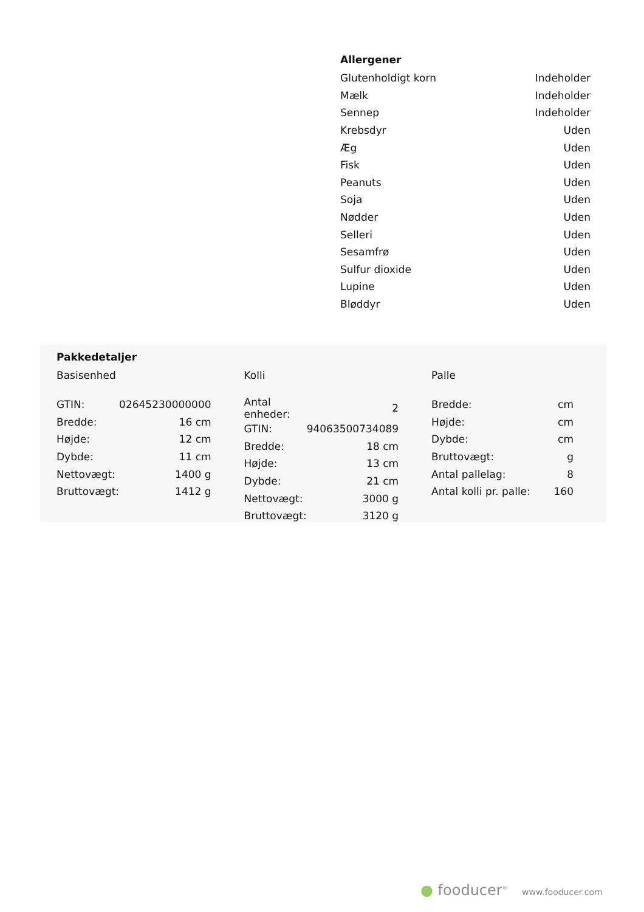Allergener
| Glutenholdigt korn | Indeholder |
| Mælk | Indeholder |
| Sennep | Indeholder |
| Krebsdyr | Uden |
| Æg | Uden |
| Fisk | Uden |
| Peanuts | Uden |
| Soja | Uden |
| Nødder | Uden |
| Selleri | Uden |
| Sesamfrø | Uden |
| Sulfur dioxide | Uden |
| Lupine | Uden |
| Bløddyr | Uden |
Pakkedetaljer
Basisenhed
| GTIN: | 02645230000000 |
| Bredde: | 16 cm |
| Højde: | 12 cm |
| Dybde: | 11 cm |
| Nettovægt: | 1400 g |
| Bruttovægt: | 1412 g |
Kolli
| Antal enheder: | 2 |
| GTIN: | 94063500734089 |
| Bredde: | 18 cm |
| Højde: | 13 cm |
| Dybde: | 21 cm |
| Nettovægt: | 3000 g |
| Bruttovægt: | 3120 g |
Palle
| Bredde: | cm |
| Højde: | cm |
| Dybde: | cm |
| Bruttovægt: | g |
| Antal pallelag: | 8 |
| Antal kolli pr. palle: | 160 |
● fooducer<sup>®</sup> www.fooducer.com